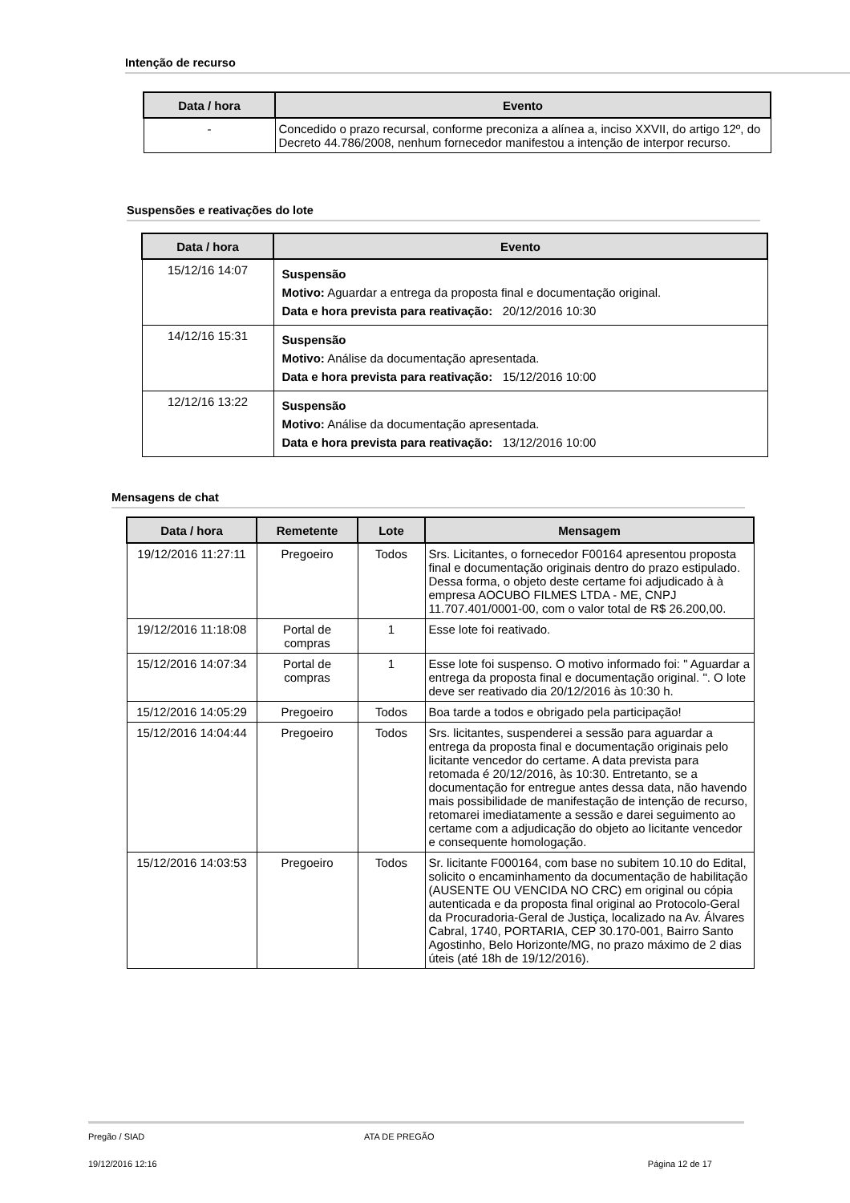Intenção de recurso
| Data / hora | Evento |
| --- | --- |
| - | Concedido o prazo recursal, conforme preconiza a alínea a, inciso XXVII, do artigo 12º, do Decreto 44.786/2008, nenhum fornecedor manifestou a intenção de interpor recurso. |
Suspensões e reativações do lote
| Data / hora | Evento |
| --- | --- |
| 15/12/16 14:07 | Suspensão Motivo: Aguardar a entrega da proposta final e documentação original. Data e hora prevista para reativação: 20/12/2016 10:30 |
| 14/12/16 15:31 | Suspensão Motivo: Análise da documentação apresentada. Data e hora prevista para reativação: 15/12/2016 10:00 |
| 12/12/16 13:22 | Suspensão Motivo: Análise da documentação apresentada. Data e hora prevista para reativação: 13/12/2016 10:00 |
Mensagens de chat
| Data / hora | Remetente | Lote | Mensagem |
| --- | --- | --- | --- |
| 19/12/2016 11:27:11 | Pregoeiro | Todos | Srs. Licitantes, o fornecedor F00164 apresentou proposta final e documentação originais dentro do prazo estipulado. Dessa forma, o objeto deste certame foi adjudicado à à empresa AOCUBO FILMES LTDA - ME, CNPJ 11.707.401/0001-00, com o valor total de R$ 26.200,00. |
| 19/12/2016 11:18:08 | Portal de compras | 1 | Esse lote foi reativado. |
| 15/12/2016 14:07:34 | Portal de compras | 1 | Esse lote foi suspenso. O motivo informado foi: " Aguardar a entrega da proposta final e documentação original. ". O lote deve ser reativado dia 20/12/2016 às 10:30 h. |
| 15/12/2016 14:05:29 | Pregoeiro | Todos | Boa tarde a todos e obrigado pela participação! |
| 15/12/2016 14:04:44 | Pregoeiro | Todos | Srs. licitantes, suspenderei a sessão para aguardar a entrega da proposta final e documentação originais pelo licitante vencedor do certame. A data prevista para retomada é 20/12/2016, às 10:30. Entretanto, se a documentação for entregue antes dessa data, não havendo mais possibilidade de manifestação de intenção de recurso, retomarei imediatamente a sessão e darei seguimento ao certame com a adjudicação do objeto ao licitante vencedor e consequente homologação. |
| 15/12/2016 14:03:53 | Pregoeiro | Todos | Sr. licitante F000164, com base no subitem 10.10 do Edital, solicito o encaminhamento da documentação de habilitação (AUSENTE OU VENCIDA NO CRC) em original ou cópia autenticada e da proposta final original ao Protocolo-Geral da Procuradoria-Geral de Justiça, localizado na Av. Álvares Cabral, 1740, PORTARIA, CEP 30.170-001, Bairro Santo Agostinho, Belo Horizonte/MG, no prazo máximo de 2 dias úteis (até 18h de 19/12/2016). |
Pregão / SIAD ATA DE PREGÃO
19/12/2016 12:16 Página 12 de 17